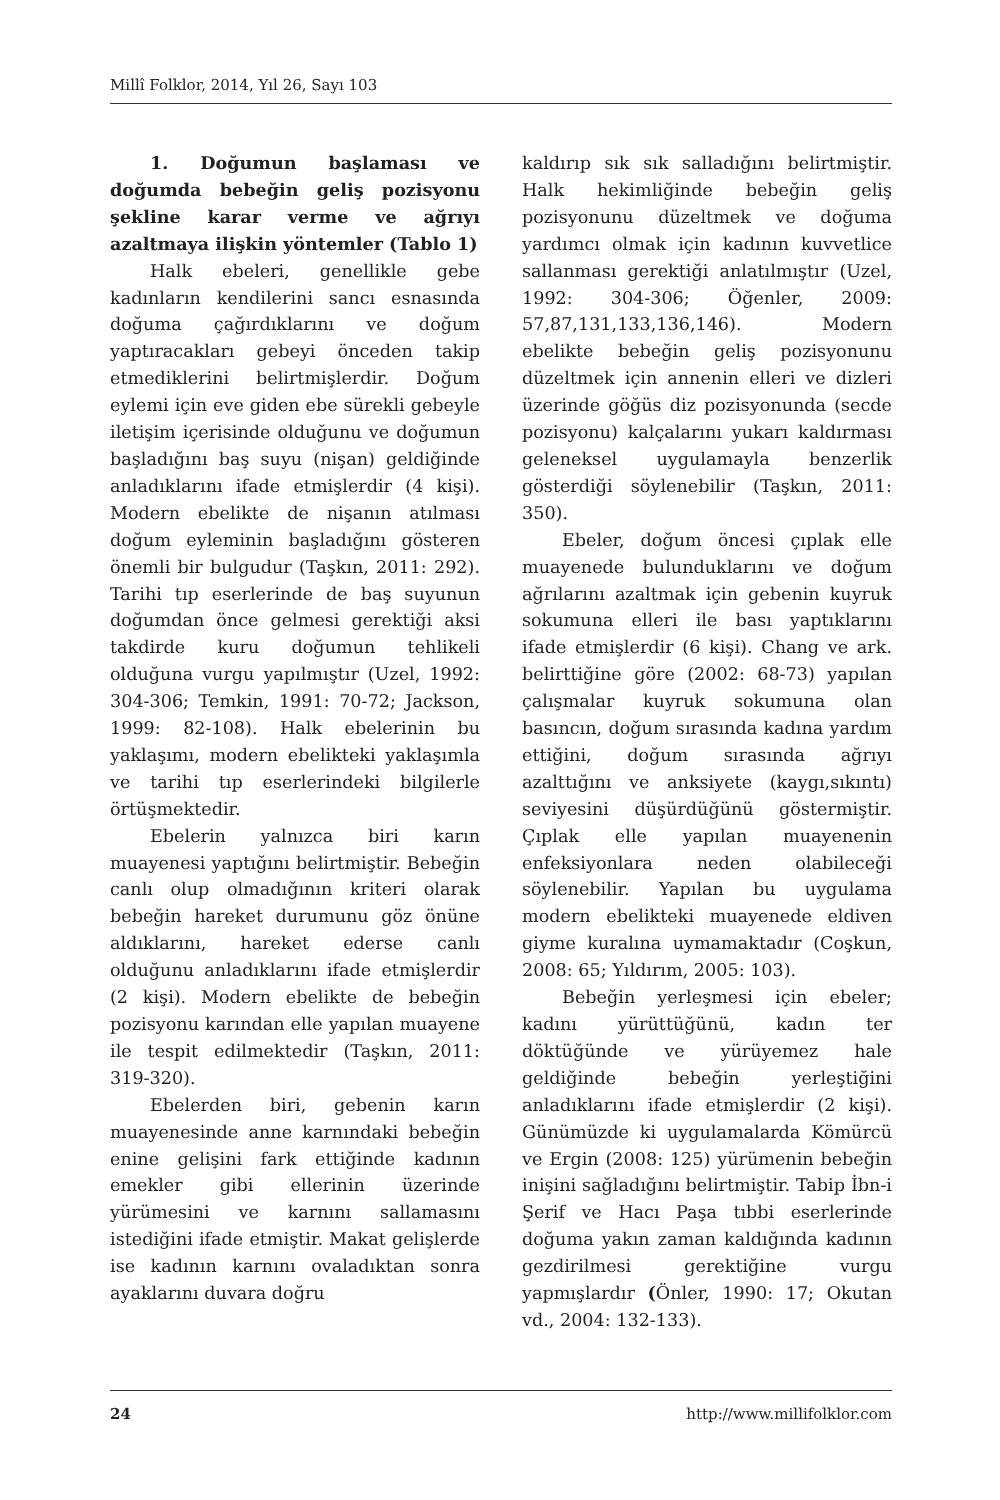Millî Folklor, 2014, Yıl 26, Sayı 103
1. Doğumun başlaması ve doğumda bebeğin geliş pozisyonu şekline karar verme ve ağrıyı azaltmaya ilişkin yöntemler (Tablo 1)
Halk ebeleri, genellikle gebe kadınların kendilerini sancı esnasında doğuma çağırdıklarını ve doğum yaptıracakları gebeyi önceden takip etmediklerini belirtmişlerdir. Doğum eylemi için eve giden ebe sürekli gebeyle iletişim içerisinde olduğunu ve doğumun başladığını baş suyu (nişan) geldiğinde anladıklarını ifade etmişlerdir (4 kişi). Modern ebelikte de nişanın atılması doğum eyleminin başladığını gösteren önemli bir bulgudur (Taşkın, 2011: 292). Tarihi tıp eserlerinde de baş suyunun doğumdan önce gelmesi gerektiği aksi takdirde kuru doğumun tehlikeli olduğuna vurgu yapılmıştır (Uzel, 1992: 304-306; Temkin, 1991: 70-72; Jackson, 1999: 82-108). Halk ebelerinin bu yaklaşımı, modern ebelikteki yaklaşımla ve tarihi tıp eserlerindeki bilgilerle örtüşmektedir.
Ebelerin yalnızca biri karın muayenesi yaptığını belirtmiştir. Bebeğin canlı olup olmadığının kriteri olarak bebeğin hareket durumunu göz önüne aldıklarını, hareket ederse canlı olduğunu anladıklarını ifade etmişlerdir (2 kişi). Modern ebelikte de bebeğin pozisyonu karından elle yapılan muayene ile tespit edilmektedir (Taşkın, 2011: 319-320).
Ebelerden biri, gebenin karın muayenesinde anne karnındaki bebeğin enine gelişini fark ettiğinde kadının emekler gibi ellerinin üzerinde yürümesini ve karnını sallamasını istediğini ifade etmiştir. Makat gelişlerde ise kadının karnını ovaladıktan sonra ayaklarını duvara doğru
kaldırıp sık sık salladığını belirtmiştir. Halk hekimliğinde bebeğin geliş pozisyonunu düzeltmek ve doğuma yardımcı olmak için kadının kuvvetlice sallanması gerektiği anlatılmıştır (Uzel, 1992: 304-306; Öğenler, 2009: 57,87,131,133,136,146). Modern ebelikte bebeğin geliş pozisyonunu düzeltmek için annenin elleri ve dizleri üzerinde göğüs diz pozisyonunda (secde pozisyonu) kalçalarını yukarı kaldırması geleneksel uygulamayla benzerlik gösterdiği söylenebilir (Taşkın, 2011: 350).
Ebeler, doğum öncesi çıplak elle muayenede bulunduklarını ve doğum ağrılarını azaltmak için gebenin kuyruk sokumuna elleri ile bası yaptıklarını ifade etmişlerdir (6 kişi). Chang ve ark. belirttiğine göre (2002: 68-73) yapılan çalışmalar kuyruk sokumuna olan basıncın, doğum sırasında kadına yardım ettiğini, doğum sırasında ağrıyı azalttığını ve anksiyete (kaygı,sıkıntı) seviyesini düşürdüğünü göstermiştir. Çıplak elle yapılan muayenenin enfeksiyonlara neden olabileceği söylenebilir. Yapılan bu uygulama modern ebelikteki muayenede eldiven giyme kuralına uymamaktadır (Coşkun, 2008: 65; Yıldırım, 2005: 103).
Bebeğin yerleşmesi için ebeler; kadını yürüttüğünü, kadın ter döktüğünde ve yürüyemez hale geldiğinde bebeğin yerleştiğini anladıklarını ifade etmişlerdir (2 kişi). Günümüzde ki uygulamalarda Kömürcü ve Ergin (2008: 125) yürümenin bebeğin inişini sağladığını belirtmiştir. Tabip İbn-i Şerif ve Hacı Paşa tıbbi eserlerinde doğuma yakın zaman kaldığında kadının gezdirilmesi gerektiğine vurgu yapmışlardır (Önler, 1990: 17; Okutan vd., 2004: 132-133).
24 http://www.millifolklor.com